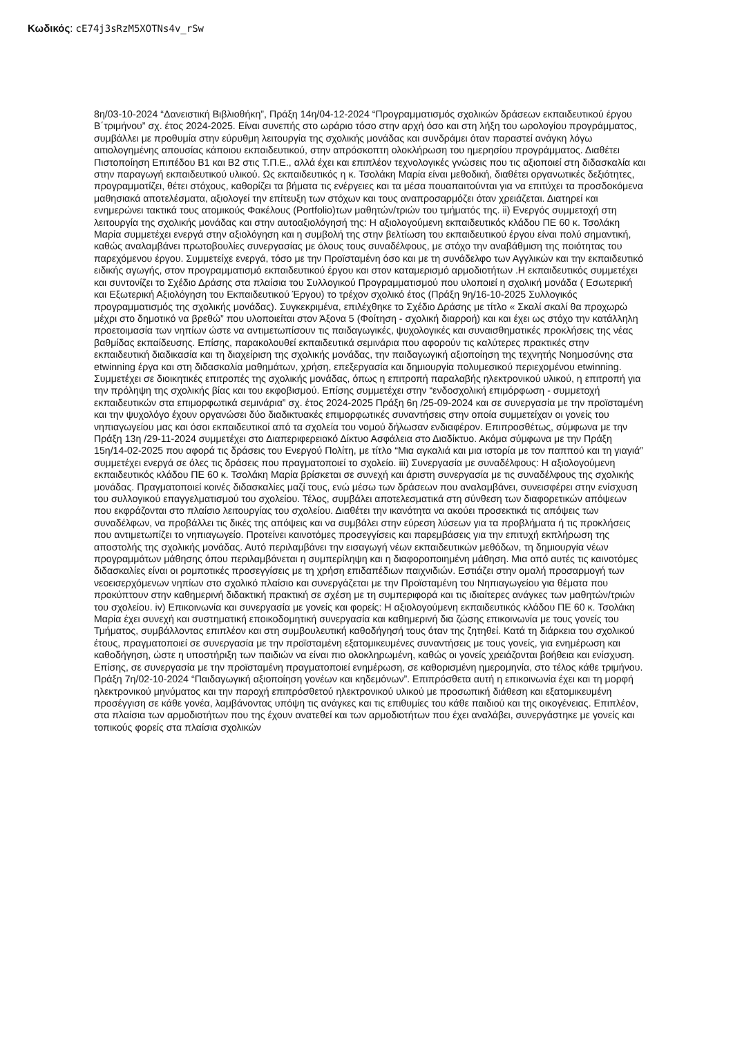Κωδικός: cE74j3sRzM5XOTNs4v_rSw
8η/03-10-2024 “Δανειστική Βιβλιοθήκη”, Πράξη 14η/04-12-2024 “Προγραμματισμός σχολικών δράσεων εκπαιδευτικού έργου Β΄τριμήνου” σχ. έτος 2024-2025. Είναι συνεπής στο ωράριο τόσο στην αρχή όσο και στη λήξη του ωρολογίου προγράμματος, συμβάλλει με προθυμία στην εύρυθμη λειτουργία της σχολικής μονάδας και συνδράμει όταν παραστεί ανάγκη λόγω αιτιολογημένης απουσίας κάποιου εκπαιδευτικού, στην απρόσκοπτη ολοκλήρωση του ημερησίου προγράμματος. Διαθέτει Πιστοποίηση Επιπέδου Β1 και Β2 στις Τ.Π.Ε., αλλά έχει και επιπλέον τεχνολογικές γνώσεις που τις αξιοποιεί στη διδασκαλία και στην παραγωγή εκπαιδευτικού υλικού. Ως εκπαιδευτικός η κ. Τσολάκη Μαρία είναι μεθοδική, διαθέτει οργανωτικές δεξιότητες, προγραμματίζει, θέτει στόχους, καθορίζει τα βήματα τις ενέργειες και τα μέσα πουαπαιτούνται για να επιτύχει τα προσδοκόμενα μαθησιακά αποτελέσματα, αξιολογεί την επίτευξη των στόχων και τους αναπροσαρμόζει όταν χρειάζεται. Διατηρεί και ενημερώνει τακτικά τους ατομικούς Φακέλους (Portfolio)των μαθητών/τριών του τμήματός της. ii) Ενεργός συμμετοχή στη λειτουργία της σχολικής μονάδας και στην αυτοαξιολόγησή της: Η αξιολογούμενη εκπαιδευτικός κλάδου ΠΕ 60 κ. Τσολάκη Μαρία συμμετέχει ενεργά στην αξιολόγηση και η συμβολή της στην βελτίωση του εκπαιδευτικού έργου είναι πολύ σημαντική, καθώς αναλαμβάνει πρωτοβουλίες συνεργασίας με όλους τους συναδέλφους, με στόχο την αναβάθμιση της ποιότητας του παρεχόμενου έργου. Συμμετείχε ενεργά, τόσο με την Προϊσταμένη όσο και με τη συνάδελφο των Αγγλικών και την εκπαιδευτικό ειδικής αγωγής, στον προγραμματισμό εκπαιδευτικού έργου και στον καταμερισμό αρμοδιοτήτων .Η εκπαιδευτικός συμμετέχει και συντονίζει το Σχέδιο Δράσης στα πλαίσια του Συλλογικού Προγραμματισμού που υλοποιεί η σχολική μονάδα ( Εσωτερική και Εξωτερική Αξιολόγηση του Εκπαιδευτικού Έργου) το τρέχον σχολικό έτος (Πράξη 9η/16-10-2025 Συλλογικός προγραμματισμός της σχολικής μονάδας). Συγκεκριμένα, επιλέχθηκε το Σχέδιο Δράσης με τίτλο « Σκαλί σκαλί θα προχωρώ μέχρι στο δημοτικό να βρεθώ” που υλοποιείται στον Άξονα 5 (Φοίτηση - σχολική διαρροή) και και έχει ως στόχο την κατάλληλη προετοιμασία των νηπίων ώστε να αντιμετωπίσουν τις παιδαγωγικές, ψυχολογικές και συναισθηματικές προκλήσεις της νέας βαθμίδας εκπαίδευσης. Επίσης, παρακολουθεί εκπαιδευτικά σεμινάρια που αφορούν τις καλύτερες πρακτικές στην εκπαιδευτική διαδικασία και τη διαχείριση της σχολικής μονάδας, την παιδαγωγική αξιοποίηση της τεχνητής Νοημοσύνης στα etwinning έργα και στη διδασκαλία μαθημάτων, χρήση, επεξεργασία και δημιουργία πολυμεσικού περιεχομένου etwinning. Συμμετέχει σε διοικητικές επιτροπές της σχολικής μονάδας, όπως η επιτροπή παραλαβής ηλεκτρονικού υλικού, η επιτροπή για την πρόληψη της σχολικής βίας και του εκφοβισμού. Επίσης συμμετέχει στην “ενδοσχολική επιμόρφωση - συμμετοχή εκπαιδευτικών στα επιμορφωτικά σεμινάρια” σχ. έτος 2024-2025 Πράξη 6η /25-09-2024 και σε συνεργασία με την προϊσταμένη και την ψυχολόγο έχουν οργανώσει δύο διαδικτυακές επιμορφωτικές συναντήσεις στην οποία συμμετείχαν οι γονείς του νηπιαγωγείου μας και όσοι εκπαιδευτικοί από τα σχολεία του νομού δήλωσαν ενδιαφέρον. Επιπροσθέτως, σύμφωνα με την Πράξη 13η /29-11-2024 συμμετέχει στο Διαπεριφερειακό Δίκτυο Ασφάλεια στο Διαδίκτυο. Ακόμα σύμφωνα με την Πράξη 15η/14-02-2025 που αφορά τις δράσεις του Ενεργού Πολίτη, με τίτλο “Μια αγκαλιά και μια ιστορία με τον παππού και τη γιαγιά” συμμετέχει ενεργά σε όλες τις δράσεις που πραγματοποιεί το σχολείο. iii) Συνεργασία με συναδέλφους: Η αξιολογούμενη εκπαιδευτικός κλάδου ΠΕ 60 κ. Τσολάκη Μαρία βρίσκεται σε συνεχή και άριστη συνεργασία με τις συναδέλφους της σχολικής μονάδας. Πραγματοποιεί κοινές διδασκαλίες μαζί τους, ενώ μέσω των δράσεων που αναλαμβάνει, συνεισφέρει στην ενίσχυση του συλλογικού επαγγελματισμού του σχολείου. Τέλος, συμβάλει αποτελεσματικά στη σύνθεση των διαφορετικών απόψεων που εκφράζονται στο πλαίσιο λειτουργίας του σχολείου. Διαθέτει την ικανότητα να ακούει προσεκτικά τις απόψεις των συναδέλφων, να προβάλλει τις δικές της απόψεις και να συμβάλει στην εύρεση λύσεων για τα προβλήματα ή τις προκλήσεις που αντιμετωπίζει το νηπιαγωγείο. Προτείνει καινοτόμες προσεγγίσεις και παρεμβάσεις για την επιτυχή εκπλήρωση της αποστολής της σχολικής μονάδας. Αυτό περιλαμβάνει την εισαγωγή νέων εκπαιδευτικών μεθόδων, τη δημιουργία νέων προγραμμάτων μάθησης όπου περιλαμβάνεται η συμπερίληψη και η διαφοροποιημένη μάθηση. Μια από αυτές τις καινοτόμες διδασκαλίες είναι οι ρομποτικές προσεγγίσεις με τη χρήση επιδαπέδιων παιχνιδιών. Εστιάζει στην ομαλή προσαρμογή των νεοεισερχόμενων νηπίων στο σχολικό πλαίσιο και συνεργάζεται με την Προϊσταμένη του Νηπιαγωγείου για θέματα που προκύπτουν στην καθημερινή διδακτική πρακτική σε σχέση με τη συμπεριφορά και τις ιδιαίτερες ανάγκες των μαθητών/τριών του σχολείου. iv) Επικοινωνία και συνεργασία με γονείς και φορείς: Η αξιολογούμενη εκπαιδευτικός κλάδου ΠΕ 60 κ. Τσολάκη Μαρία έχει συνεχή και συστηματική εποικοδομητική συνεργασία και καθημερινή δια ζώσης επικοινωνία με τους γονείς του Τμήματος, συμβάλλοντας επιπλέον και στη συμβουλευτική καθοδήγησή τους όταν της ζητηθεί. Κατά τη διάρκεια του σχολικού έτους, πραγματοποιεί σε συνεργασία με την προϊσταμένη εξατομικευμένες συναντήσεις με τους γονείς, για ενημέρωση και καθοδήγηση, ώστε η υποστήριξη των παιδιών να είναι πιο ολοκληρωμένη, καθώς οι γονείς χρειάζονται βοήθεια και ενίσχυση. Επίσης, σε συνεργασία με την προϊσταμένη πραγματοποιεί ενημέρωση, σε καθορισμένη ημερομηνία, στο τέλος κάθε τριμήνου. Πράξη 7η/02-10-2024 “Παιδαγωγική αξιοποίηση γονέων και κηδεμόνων”. Επιπρόσθετα αυτή η επικοινωνία έχει και τη μορφή ηλεκτρονικού μηνύματος και την παροχή επιπρόσθετού ηλεκτρονικού υλικού με προσωπική διάθεση και εξατομικευμένη προσέγγιση σε κάθε γονέα, λαμβάνοντας υπόψη τις ανάγκες και τις επιθυμίες του κάθε παιδιού και της οικογένειας. Επιπλέον, στα πλαίσια των αρμοδιοτήτων που της έχουν ανατεθεί και των αρμοδιοτήτων που έχει αναλάβει, συνεργάστηκε με γονείς και τοπικούς φορείς στα πλαίσια σχολικών